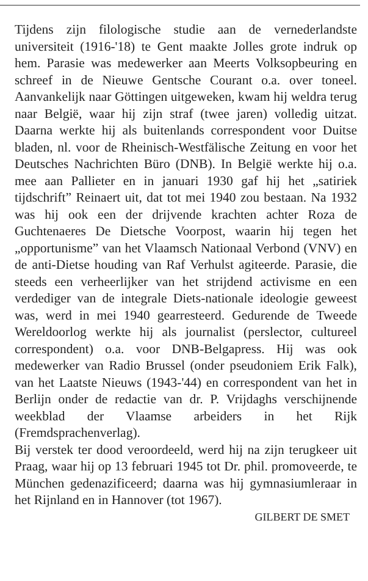Tijdens zijn filologische studie aan de vernederlandste universiteit (1916-'18) te Gent maakte Jolles grote indruk op hem. Parasie was medewerker aan Meerts Volksopbeuring en schreef in de Nieuwe Gentsche Courant o.a. over toneel. Aanvankelijk naar Göttingen uitgeweken, kwam hij weldra terug naar België, waar hij zijn straf (twee jaren) volledig uitzat. Daarna werkte hij als buitenlands correspondent voor Duitse bladen, nl. voor de Rheinisch-Westfälische Zeitung en voor het Deutsches Nachrichten Büro (DNB). In België werkte hij o.a. mee aan Pallieter en in januari 1930 gaf hij het „satiriek tijdschrift” Reinaert uit, dat tot mei 1940 zou bestaan. Na 1932 was hij ook een der drijvende krachten achter Roza de Guchtenaeres De Dietsche Voorpost, waarin hij tegen het „opportunisme” van het Vlaamsch Nationaal Verbond (VNV) en de anti-Dietse houding van Raf Verhulst agiteerde. Parasie, die steeds een verheerlijker van het strijdend activisme en een verdediger van de integrale Diets-nationale ideologie geweest was, werd in mei 1940 gearresteerd. Gedurende de Tweede Wereldoorlog werkte hij als journalist (perslector, cultureel correspondent) o.a. voor DNB-Belgapress. Hij was ook medewerker van Radio Brussel (onder pseudoniem Erik Falk), van het Laatste Nieuws (1943-'44) en correspondent van het in Berlijn onder de redactie van dr. P. Vrijdaghs verschijnende weekblad der Vlaamse arbeiders in het Rijk (Fremdsprachenverlag).
Bij verstek ter dood veroordeeld, werd hij na zijn terugkeer uit Praag, waar hij op 13 februari 1945 tot Dr. phil. promoveerde, te München gedenazificeerd; daarna was hij gymnasiumleraar in het Rijnland en in Hannover (tot 1967).
GILBERT DE SMET